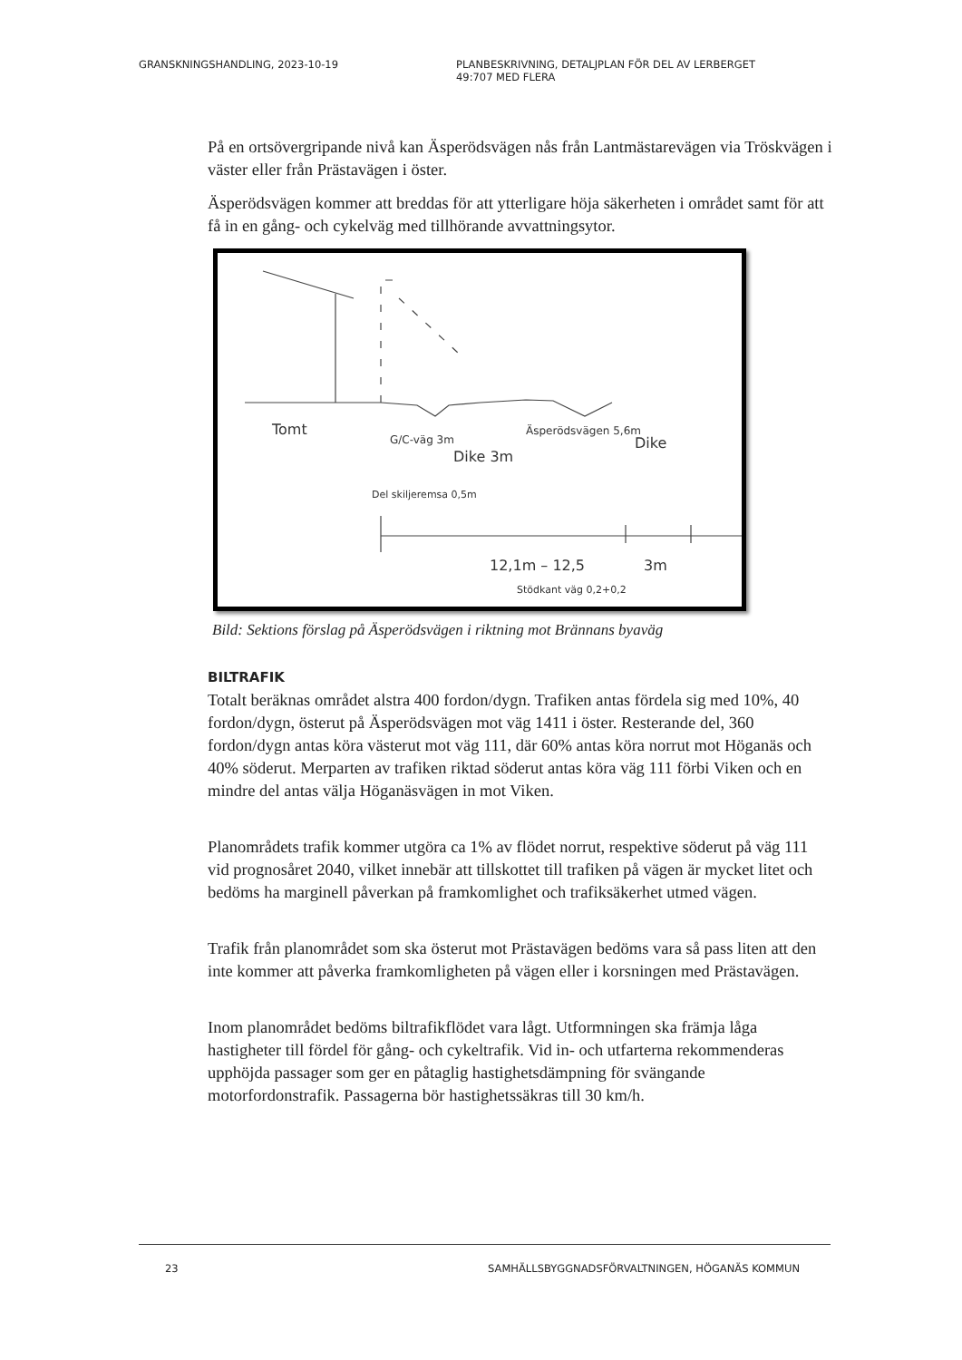GRANSKNINGSHANDLING, 2023-10-19 PLANBESKRIVNING, DETALJPLAN FÖR DEL AV LERBERGET
49:707 MED FLERA
På en ortsövergripande nivå kan Äsperödsvägen nås från Lantmästarevägen via Tröskvägen i väster eller från Prästavägen i öster.
Äsperödsvägen kommer att breddas för att ytterligare höja säkerheten i området samt för att få in en gång- och cykelväg med tillhörande avvattningsytor.
Tomt
G/C-väg 3m
Dike 3m
Äsperödsvägen 5,6m
Dike
Del skiljeremsa 0,5m
12,1m – 12,5
3m
Stödkant väg 0,2+0,2
Bild: Sektions förslag på Äsperödsvägen i riktning mot Brännans byaväg
BILTRAFIK
Totalt beräknas området alstra 400 fordon/dygn. Trafiken antas fördela sig med 10%, 40 fordon/dygn, österut på Äsperödsvägen mot väg 1411 i öster. Resterande del, 360 fordon/dygn antas köra västerut mot väg 111, där 60% antas köra norrut mot Höganäs och 40% söderut. Merparten av trafiken riktad söderut antas köra väg 111 förbi Viken och en mindre del antas välja Höganäsvägen in mot Viken.
Planområdets trafik kommer utgöra ca 1% av flödet norrut, respektive söderut på väg 111 vid prognosåret 2040, vilket innebär att tillskottet till trafiken på vägen är mycket litet och bedöms ha marginell påverkan på framkomlighet och trafiksäkerhet utmed vägen.
Trafik från planområdet som ska österut mot Prästavägen bedöms vara så pass liten att den inte kommer att påverka framkomligheten på vägen eller i korsningen med Prästavägen.
Inom planområdet bedöms biltrafikflödet vara lågt. Utformningen ska främja låga hastigheter till fördel för gång- och cykeltrafik. Vid in- och utfarterna rekommenderas upphöjda passager som ger en påtaglig hastighetsdämpning för svängande motorfordonstrafik. Passagerna bör hastighetssäkras till 30 km/h.
23 SAMHÄLLSBYGGNADSFÖRVALTNINGEN, HÖGANÄS KOMMUN